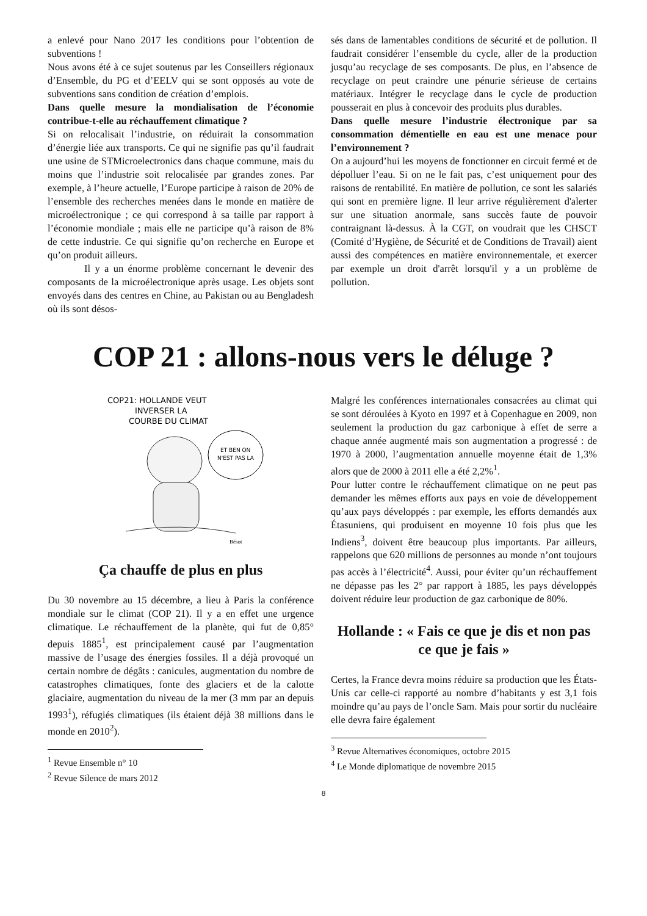a enlevé pour Nano 2017 les conditions pour l’obtention de subventions !
Nous avons été à ce sujet soutenus par les Conseillers régionaux d’Ensemble, du PG et d’EELV qui se sont opposés au vote de subventions sans condition de création d’emplois.
Dans quelle mesure la mondialisation de l’économie contribue-t-elle au réchauffement climatique ?
Si on relocalisait l’industrie, on réduirait la consommation d’énergie liée aux transports. Ce qui ne signifie pas qu’il faudrait une usine de STMicroelectronics dans chaque commune, mais du moins que l’industrie soit relocalisée par grandes zones. Par exemple, à l’heure actuelle, l’Europe participe à raison de 20% de l’ensemble des recherches menées dans le monde en matière de microélectronique ; ce qui correspond à sa taille par rapport à l’économie mondiale ; mais elle ne participe qu’à raison de 8% de cette industrie. Ce qui signifie qu’on recherche en Europe et qu’on produit ailleurs.
Il y a un énorme problème concernant le devenir des composants de la microélectronique après usage. Les objets sont envoyés dans des centres en Chine, au Pakistan ou au Bengladesh où ils sont désos-
sés dans de lamentables conditions de sécurité et de pollution. Il faudrait considérer l’ensemble du cycle, aller de la production jusqu’au recyclage de ses composants. De plus, en l’absence de recyclage on peut craindre une pénurie sérieuse de certains matériaux. Intégrer le recyclage dans le cycle de production pousserait en plus à concevoir des produits plus durables.
Dans quelle mesure l’industrie électronique par sa consommation démentielle en eau est une menace pour l’environnement ?
On a aujourd’hui les moyens de fonctionner en circuit fermé et de dépolluer l’eau. Si on ne le fait pas, c’est uniquement pour des raisons de rentabilité. En matière de pollution, ce sont les salariés qui sont en première ligne. Il leur arrive régulièrement d'alerter sur une situation anormale, sans succès faute de pouvoir contraignant là-dessus. À la CGT, on voudrait que les CHSCT (Comité d’Hygiène, de Sécurité et de Conditions de Travail) aient aussi des compétences en matière environnementale, et exercer par exemple un droit d'arrêt lorsqu'il y a un problème de pollution.
COP 21 : allons-nous vers le déluge ?
COP21: HOLLANDE VEUT
INVERSER LA
COURBE DU CLIMAT
ET BEN ON
N'EST PAS LA
Bésot
Ça chauffe de plus en plus
Du 30 novembre au 15 décembre, a lieu à Paris la conférence mondiale sur le climat (COP 21). Il y a en effet une urgence climatique. Le réchauffement de la planète, qui fut de 0,85° depuis 1885<sup>1</sup>, est principalement causé par l’augmentation massive de l’usage des énergies fossiles. Il a déjà provoqué un certain nombre de dégâts : canicules, augmentation du nombre de catastrophes climatiques, fonte des glaciers et de la calotte glaciaire, augmentation du niveau de la mer (3 mm par an depuis 1993<sup>1</sup>), réfugiés climatiques (ils étaient déjà 38 millions dans le monde en 2010<sup>2</sup>).
<sup>1</sup> Revue Ensemble n° 10
<sup>2</sup> Revue Silence de mars 2012
Malgré les conférences internationales consacrées au climat qui se sont déroulées à Kyoto en 1997 et à Copenhague en 2009, non seulement la production du gaz carbonique à effet de serre a chaque année augmenté mais son augmentation a progressé : de 1970 à 2000, l’augmentation annuelle moyenne était de 1,3% alors que de 2000 à 2011 elle a été 2,2%<sup>1</sup>.
Pour lutter contre le réchauffement climatique on ne peut pas demander les mêmes efforts aux pays en voie de développement qu’aux pays développés : par exemple, les efforts demandés aux Étasuniens, qui produisent en moyenne 10 fois plus que les Indiens<sup>3</sup>, doivent être beaucoup plus importants. Par ailleurs, rappelons que 620 millions de personnes au monde n’ont toujours pas accès à l’électricité<sup>4</sup>. Aussi, pour éviter qu’un réchauffement ne dépasse pas les 2° par rapport à 1885, les pays développés doivent réduire leur production de gaz carbonique de 80%.
Hollande : « Fais ce que je dis et non pas ce que je fais »
Certes, la France devra moins réduire sa production que les États-Unis car celle-ci rapporté au nombre d’habitants y est 3,1 fois moindre qu’au pays de l’oncle Sam. Mais pour sortir du nucléaire elle devra faire également
<sup>3</sup> Revue Alternatives économiques, octobre 2015
<sup>4</sup> Le Monde diplomatique de novembre 2015
8